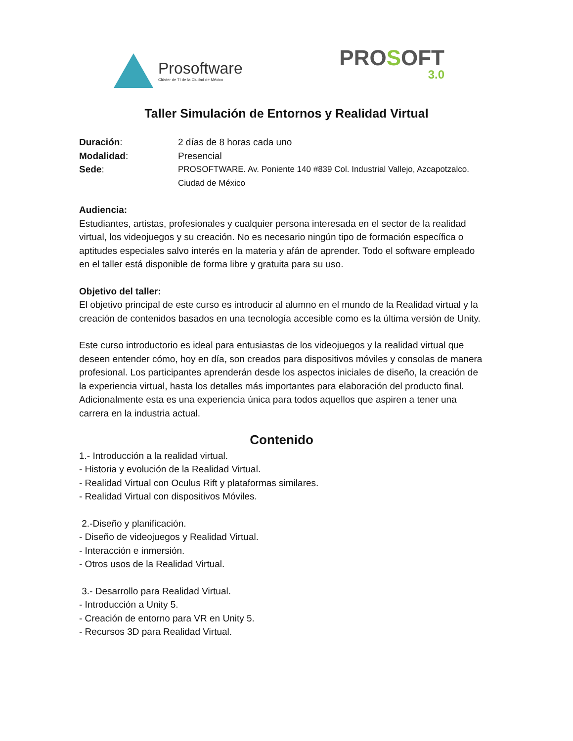Prosoftware
Clúster de TI de la Ciudad de México
PROSOFT
3.0
Taller Simulación de Entornos y Realidad Virtual
Duración: 2 días de 8 horas cada uno
Modalidad: Presencial
Sede: PROSOFTWARE. Av. Poniente 140 #839 Col. Industrial Vallejo, Azcapotzalco. Ciudad de México
Audiencia:
Estudiantes, artistas, profesionales y cualquier persona interesada en el sector de la realidad virtual, los videojuegos y su creación. No es necesario ningún tipo de formación específica o aptitudes especiales salvo interés en la materia y afán de aprender. Todo el software empleado en el taller está disponible de forma libre y gratuita para su uso.
Objetivo del taller:
El objetivo principal de este curso es introducir al alumno en el mundo de la Realidad virtual y la creación de contenidos basados en una tecnología accesible como es la última versión de Unity.
Este curso introductorio es ideal para entusiastas de los videojuegos y la realidad virtual que deseen entender cómo, hoy en día, son creados para dispositivos móviles y consolas de manera profesional. Los participantes aprenderán desde los aspectos iniciales de diseño, la creación de la experiencia virtual, hasta los detalles más importantes para elaboración del producto final. Adicionalmente esta es una experiencia única para todos aquellos que aspiren a tener una carrera en la industria actual.
Contenido
1.- Introducción a la realidad virtual.
- Historia y evolución de la Realidad Virtual.
- Realidad Virtual con Oculus Rift y plataformas similares.
- Realidad Virtual con dispositivos Móviles.
2.-Diseño y planificación.
- Diseño de videojuegos y Realidad Virtual.
- Interacción e inmersión.
- Otros usos de la Realidad Virtual.
3.- Desarrollo para Realidad Virtual.
- Introducción a Unity 5.
- Creación de entorno para VR en Unity 5.
- Recursos 3D para Realidad Virtual.